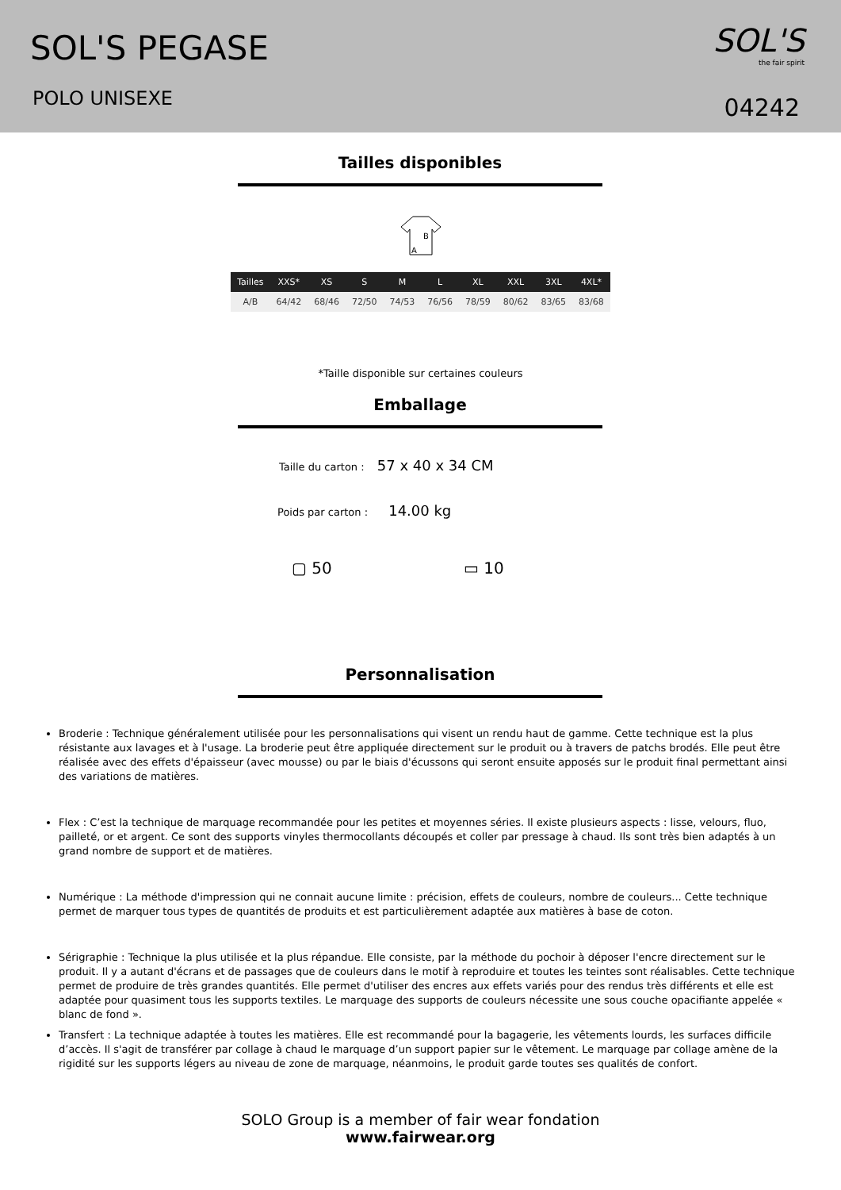SOL'S PEGASE
POLO UNISEXE
SOL'S
the fair spirit
04242
Tailles disponibles
B
A
| Tailles | XXS* | XS | S | M | L | XL | XXL | 3XL | 4XL* |
| --- | --- | --- | --- | --- | --- | --- | --- | --- | --- |
| A/B | 64/42 | 68/46 | 72/50 | 74/53 | 76/56 | 78/59 | 80/62 | 83/65 | 83/68 |
*Taille disponible sur certaines couleurs
Emballage
Taille du carton : 57 x 40 x 34 CM
Poids par carton : 14.00 kg
▢ 50 ▭ 10
Personnalisation
Broderie : Technique généralement utilisée pour les personnalisations qui visent un rendu haut de gamme. Cette technique est la plus résistante aux lavages et à l'usage. La broderie peut être appliquée directement sur le produit ou à travers de patchs brodés. Elle peut être réalisée avec des effets d'épaisseur (avec mousse) ou par le biais d'écussons qui seront ensuite apposés sur le produit final permettant ainsi des variations de matières.
Flex : C’est la technique de marquage recommandée pour les petites et moyennes séries. Il existe plusieurs aspects : lisse, velours, fluo, pailleté, or et argent. Ce sont des supports vinyles thermocollants découpés et coller par pressage à chaud. Ils sont très bien adaptés à un grand nombre de support et de matières.
Numérique : La méthode d'impression qui ne connait aucune limite : précision, effets de couleurs, nombre de couleurs... Cette technique permet de marquer tous types de quantités de produits et est particulièrement adaptée aux matières à base de coton.
Sérigraphie : Technique la plus utilisée et la plus répandue. Elle consiste, par la méthode du pochoir à déposer l'encre directement sur le produit. Il y a autant d'écrans et de passages que de couleurs dans le motif à reproduire et toutes les teintes sont réalisables. Cette technique permet de produire de très grandes quantités. Elle permet d'utiliser des encres aux effets variés pour des rendus très différents et elle est adaptée pour quasiment tous les supports textiles. Le marquage des supports de couleurs nécessite une sous couche opacifiante appelée « blanc de fond ».
Transfert : La technique adaptée à toutes les matières. Elle est recommandé pour la bagagerie, les vêtements lourds, les surfaces difficile d’accès. Il s'agit de transférer par collage à chaud le marquage d’un support papier sur le vêtement. Le marquage par collage amène de la rigidité sur les supports légers au niveau de zone de marquage, néanmoins, le produit garde toutes ses qualités de confort.
SOLO Group is a member of fair wear fondation
www.fairwear.org